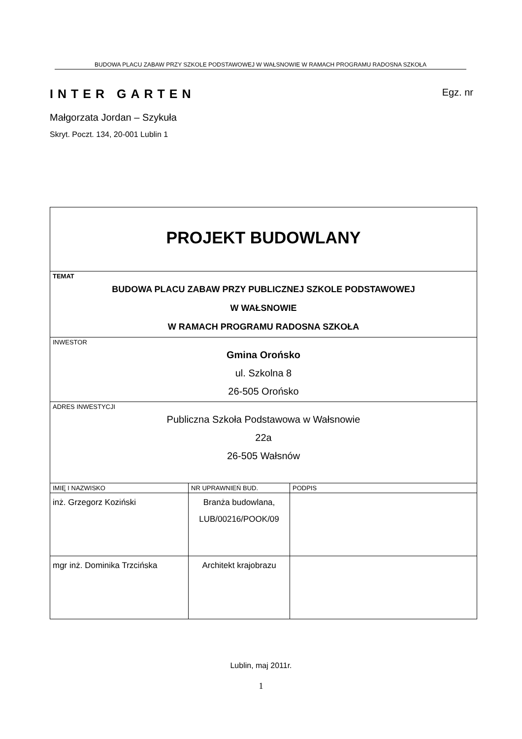BUDOWA PLACU ZABAW PRZY SZKOLE PODSTAWOWEJ W WAŁSNOWIE W RAMACH PROGRAMU RADOSNA SZKOŁA
INTER GARTEN Egz. nr
Małgorzata Jordan – Szykuła
Skryt. Poczt. 134, 20-001 Lublin 1
| PROJEKT BUDOWLANY | | |
| TEMAT BUDOWA PLACU ZABAW PRZY PUBLICZNEJ SZKOLE PODSTAWOWEJ W WAŁSNOWIE W RAMACH PROGRAMU RADOSNA SZKOŁA | | |
| INWESTOR Gmina Orońsko ul. Szkolna 8 26-505 Orońsko | | |
| ADRES INWESTYCJI Publiczna Szkoła Podstawowa w Wałsnowie 22a 26-505 Wałsnów | | |
| IMIĘ I NAZWISKO | NR UPRAWNIEŃ BUD. | PODPIS |
| inż. Grzegorz Koziński | Branża budowlana, LUB/00216/POOK/09 | |
| mgr inż. Dominika Trzcińska | Architekt krajobrazu | |
Lublin, maj 2011r.
1